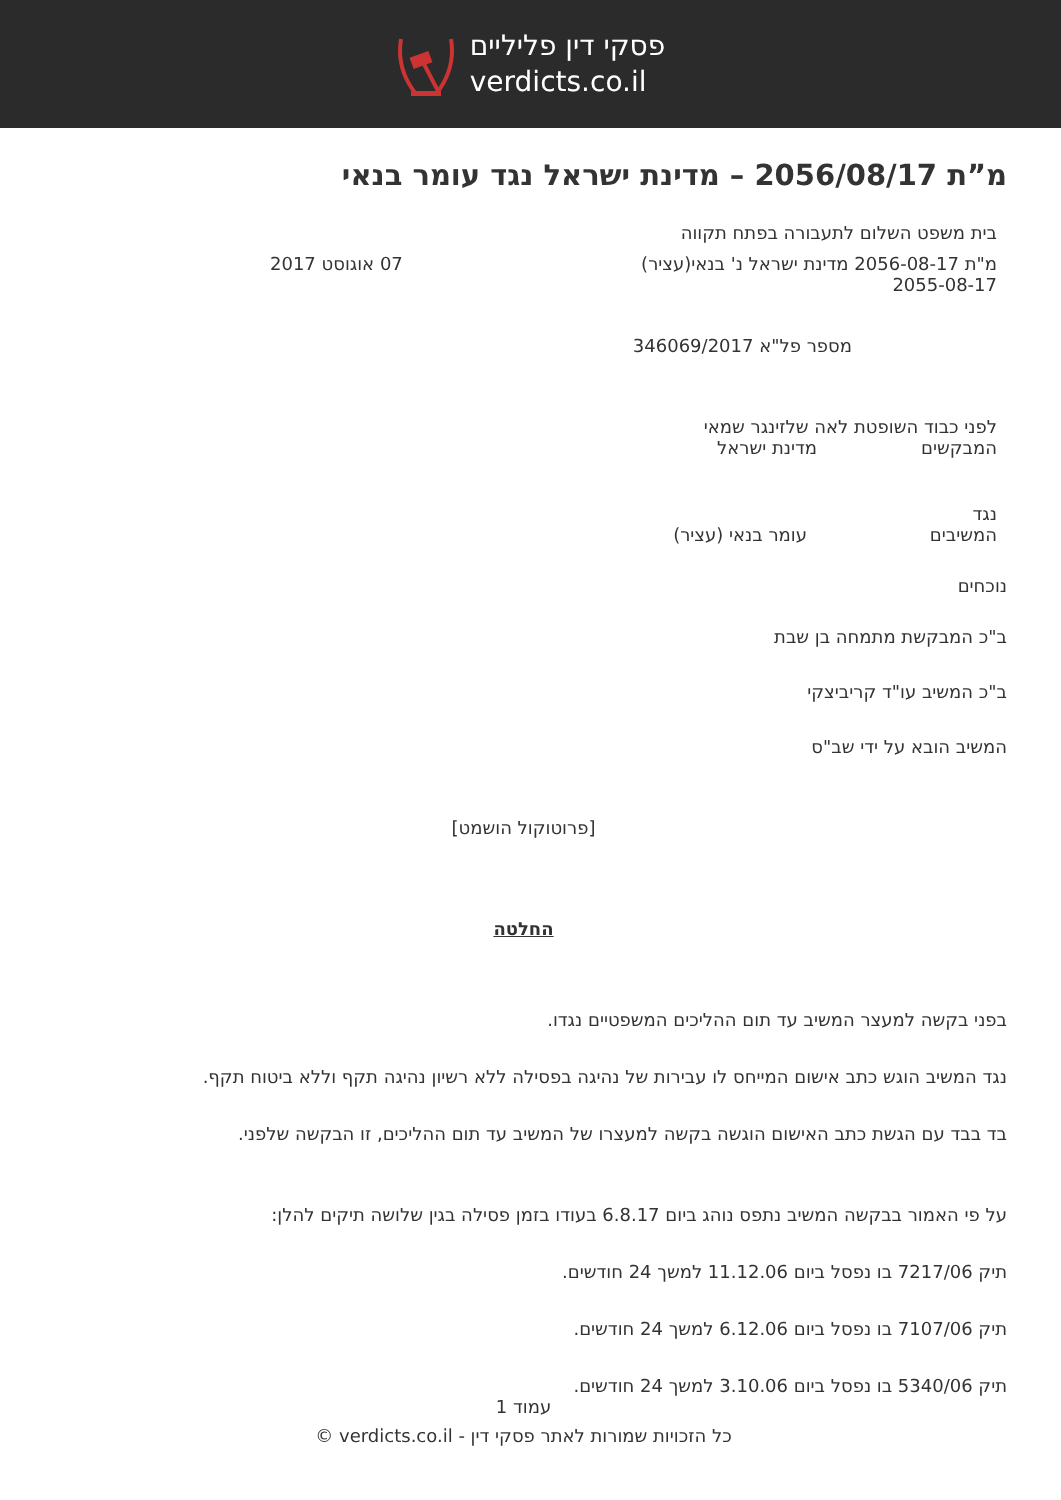פסקי דין פליליים
verdicts.co.il
מ”ת 2056/08/17 – מדינת ישראל נגד עומר בנאי
בית משפט השלום לתעבורה בפתח תקווה
מ"ת 2056-08-17 מדינת ישראל נ' בנאי(עציר)
2055-08-17 07 אוגוסט 2017
מספר פל"א 346069/2017
לפני כבוד השופטת לאה שלזינגר שמאי
המבקשים מדינת ישראל
נגד
המשיבים עומר בנאי (עציר)
נוכחים
ב"כ המבקשת מתמחה בן שבת
ב"כ המשיב עו"ד קריביצקי
המשיב הובא על ידי שב"ס
[פרוטוקול הושמט]
החלטה
בפני בקשה למעצר המשיב עד תום ההליכים המשפטיים נגדו.
נגד המשיב הוגש כתב אישום המייחס לו עבירות של נהיגה בפסילה ללא רשיון נהיגה תקף וללא ביטוח תקף.
בד בבד עם הגשת כתב האישום הוגשה בקשה למעצרו של המשיב עד תום ההליכים, זו הבקשה שלפני.
על פי האמור בבקשה המשיב נתפס נוהג ביום 6.8.17 בעודו בזמן פסילה בגין שלושה תיקים להלן:
תיק 7217/06 בו נפסל ביום 11.12.06 למשך 24 חודשים.
תיק 7107/06 בו נפסל ביום 6.12.06 למשך 24 חודשים.
תיק 5340/06 בו נפסל ביום 3.10.06 למשך 24 חודשים.
עמוד 1
כל הזכויות שמורות לאתר פסקי דין - verdicts.co.il ©